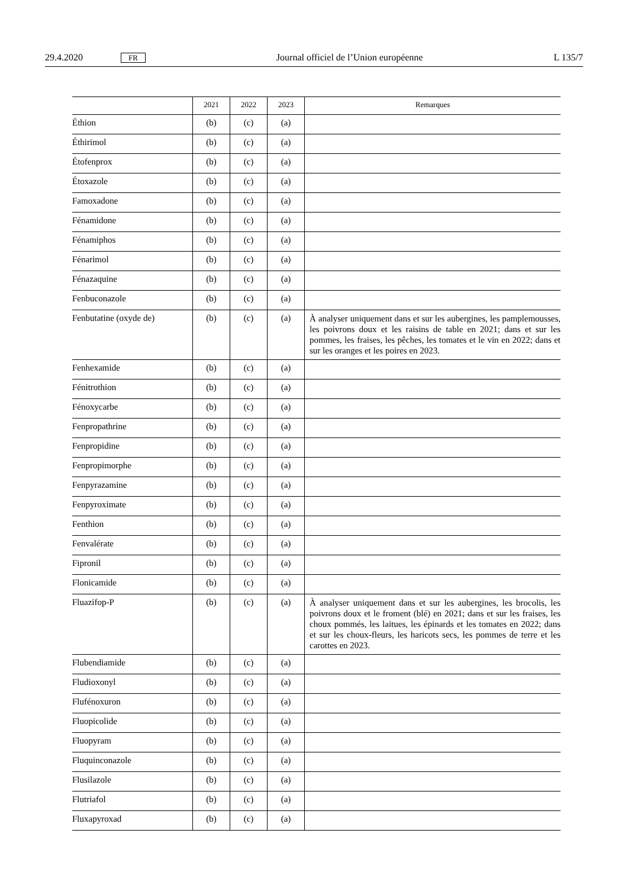29.4.2020 FR Journal officiel de l’Union européenne L 135/7
| | 2021 | 2022 | 2023 | Remarques |
| --- | --- | --- | --- | --- |
| Éthion | (b) | (c) | (a) | |
| Éthirimol | (b) | (c) | (a) | |
| Étofenprox | (b) | (c) | (a) | |
| Étoxazole | (b) | (c) | (a) | |
| Famoxadone | (b) | (c) | (a) | |
| Fénamidone | (b) | (c) | (a) | |
| Fénamiphos | (b) | (c) | (a) | |
| Fénarimol | (b) | (c) | (a) | |
| Fénazaquine | (b) | (c) | (a) | |
| Fenbuconazole | (b) | (c) | (a) | |
| Fenbutatine (oxyde de) | (b) | (c) | (a) | À analyser uniquement dans et sur les aubergines, les pamplemousses, les poivrons doux et les raisins de table en 2021; dans et sur les pommes, les fraises, les pêches, les tomates et le vin en 2022; dans et sur les oranges et les poires en 2023. |
| Fenhexamide | (b) | (c) | (a) | |
| Fénitrothion | (b) | (c) | (a) | |
| Fénoxycarbe | (b) | (c) | (a) | |
| Fenpropathrine | (b) | (c) | (a) | |
| Fenpropidine | (b) | (c) | (a) | |
| Fenpropimorphe | (b) | (c) | (a) | |
| Fenpyrazamine | (b) | (c) | (a) | |
| Fenpyroximate | (b) | (c) | (a) | |
| Fenthion | (b) | (c) | (a) | |
| Fenvalérate | (b) | (c) | (a) | |
| Fipronil | (b) | (c) | (a) | |
| Flonicamide | (b) | (c) | (a) | |
| Fluazifop-P | (b) | (c) | (a) | À analyser uniquement dans et sur les aubergines, les brocolis, les poivrons doux et le froment (blé) en 2021; dans et sur les fraises, les choux pommés, les laitues, les épinards et les tomates en 2022; dans et sur les choux-fleurs, les haricots secs, les pommes de terre et les carottes en 2023. |
| Flubendiamide | (b) | (c) | (a) | |
| Fludioxonyl | (b) | (c) | (a) | |
| Flufénoxuron | (b) | (c) | (a) | |
| Fluopicolide | (b) | (c) | (a) | |
| Fluopyram | (b) | (c) | (a) | |
| Fluquinconazole | (b) | (c) | (a) | |
| Flusilazole | (b) | (c) | (a) | |
| Flutriafol | (b) | (c) | (a) | |
| Fluxapyroxad | (b) | (c) | (a) | |